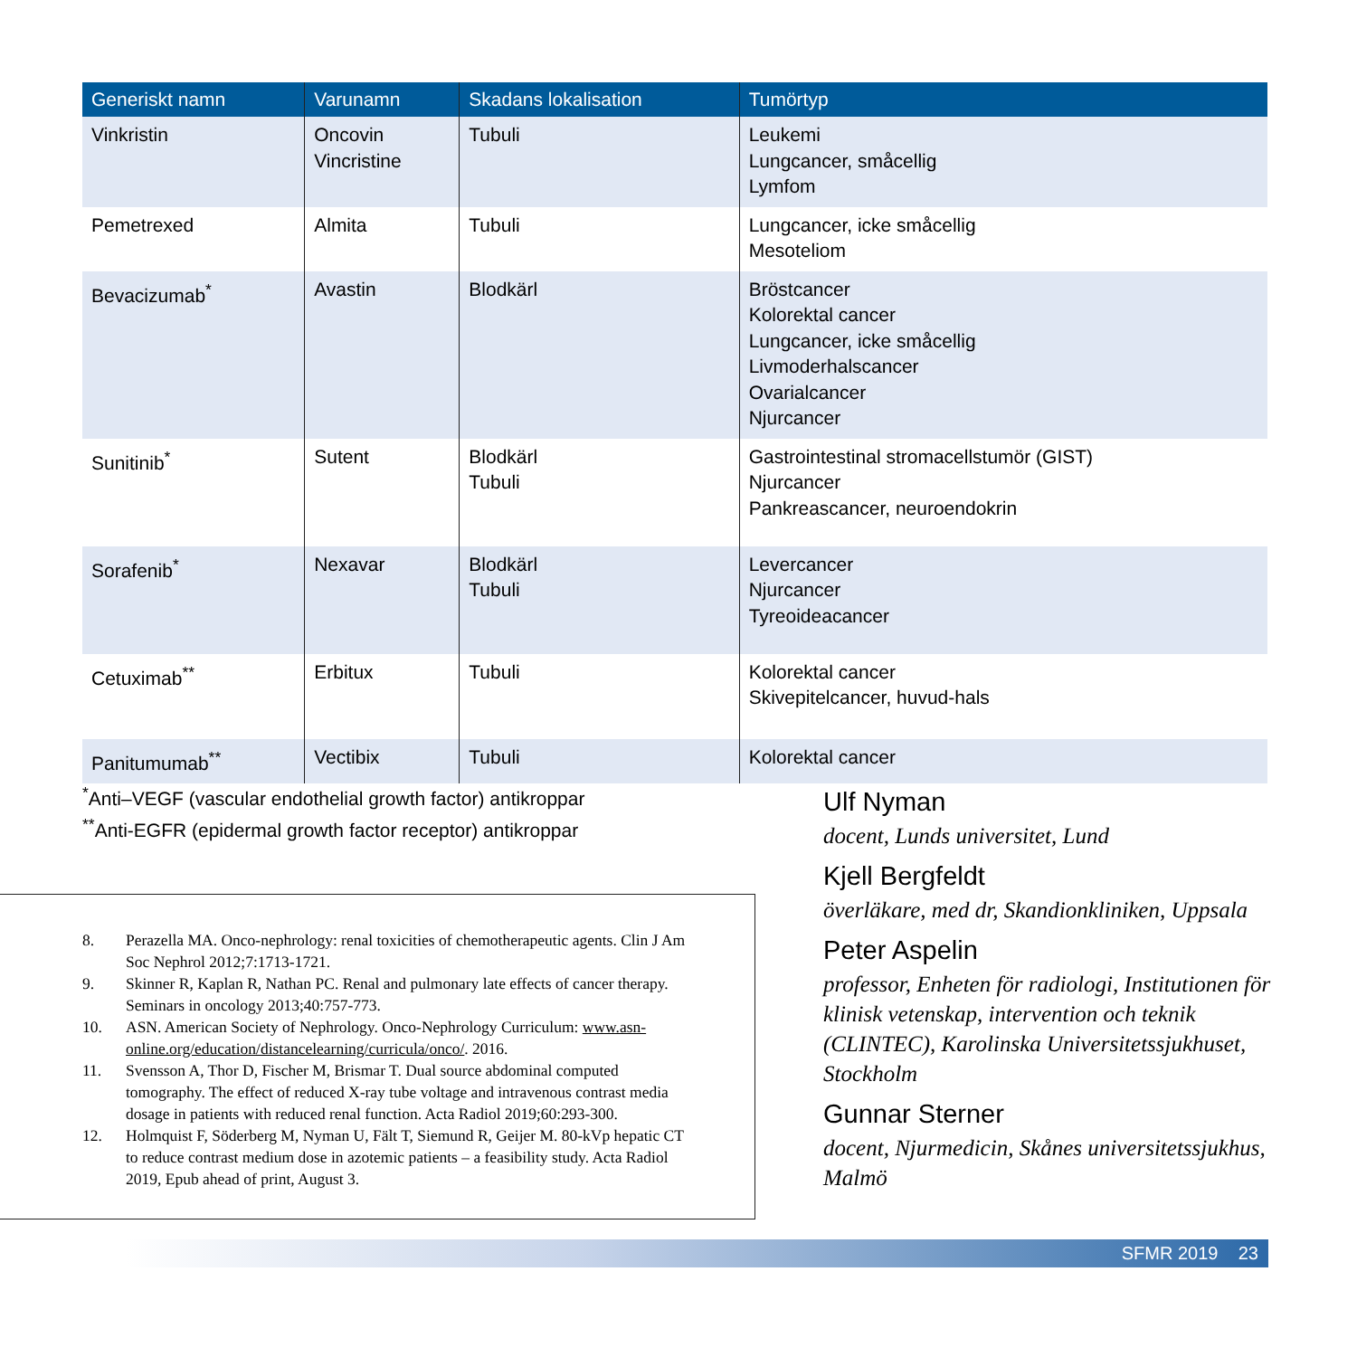| Generiskt namn | Varunamn | Skadans lokalisation | Tumörtyp |
| --- | --- | --- | --- |
| Vinkristin | Oncovin Vincristine | Tubuli | Leukemi Lungcancer, småcellig Lymfom |
| Pemetrexed | Almita | Tubuli | Lungcancer, icke småcellig Mesoteliom |
| Bevacizumab<sup>*</sup> | Avastin | Blodkärl | Bröstcancer Kolorektal cancer Lungcancer, icke småcellig Livmoderhalscancer Ovarialcancer Njurcancer |
| Sunitinib<sup>*</sup> | Sutent | Blodkärl Tubuli | Gastrointestinal stromacellstumör (GIST) Njurcancer Pankreascancer, neuroendokrin |
| Sorafenib<sup>*</sup> | Nexavar | Blodkärl Tubuli | Levercancer Njurcancer Tyreoideacancer |
| Cetuximab<sup>**</sup> | Erbitux | Tubuli | Kolorektal cancer Skivepitelcancer, huvud-hals |
| Panitumumab<sup>**</sup> | Vectibix | Tubuli | Kolorektal cancer |
<sup>*</sup> Anti–VEGF (vascular endothelial growth factor) antikroppar
<sup>**</sup> Anti-EGFR (epidermal growth factor receptor) antikroppar
8. Perazella MA. Onco-nephrology: renal toxicities of chemotherapeutic agents. Clin J Am Soc Nephrol 2012;7:1713-1721.
9. Skinner R, Kaplan R, Nathan PC. Renal and pulmonary late effects of cancer therapy. Seminars in oncology 2013;40:757-773.
10. ASN. American Society of Nephrology. Onco-Nephrology Curriculum: www.asn-online.org/education/distancelearning/curricula/onco/. 2016.
11. Svensson A, Thor D, Fischer M, Brismar T. Dual source abdominal computed tomography. The effect of reduced X-ray tube voltage and intravenous contrast media dosage in patients with reduced renal function. Acta Radiol 2019;60:293-300.
12. Holmquist F, Söderberg M, Nyman U, Fält T, Siemund R, Geijer M. 80-kVp hepatic CT to reduce contrast medium dose in azotemic patients – a feasibility study. Acta Radiol 2019, Epub ahead of print, August 3.
Ulf Nyman
docent, Lunds universitet, Lund
Kjell Bergfeldt
överläkare, med dr, Skandionkliniken, Uppsala
Peter Aspelin
professor, Enheten för radiologi, Institutionen för klinisk vetenskap, intervention och teknik (CLINTEC), Karolinska Universitetssjukhuset, Stockholm
Gunnar Sterner
docent, Njurmedicin, Skånes universitetssjukhus, Malmö
SFMR 2019 23